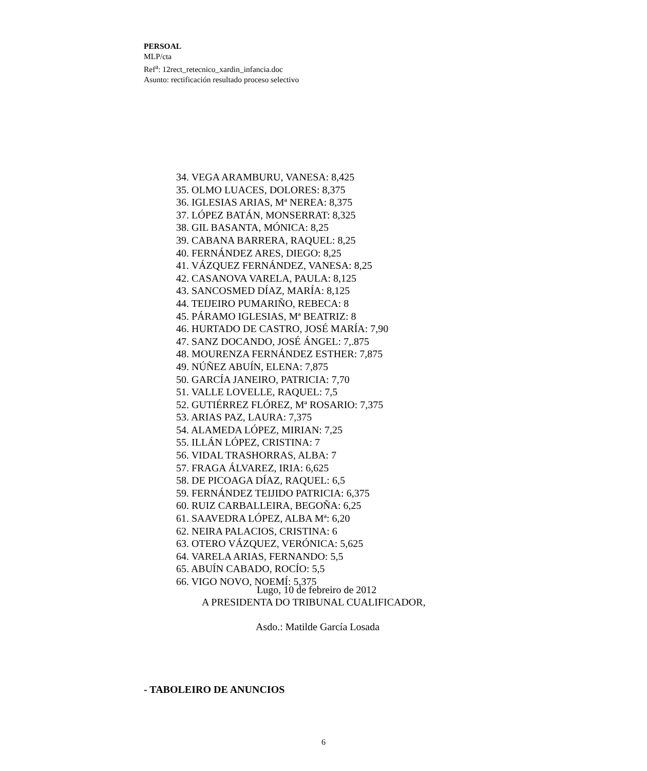PERSOAL
MLP/cta
Ref<sup>a</sup>: 12rect_retecnico_xardin_infancia.doc
Asunto: rectificación resultado proceso selectivo
34. VEGA ARAMBURU, VANESA: 8,425
35. OLMO LUACES, DOLORES: 8,375
36. IGLESIAS ARIAS, Mª NEREA: 8,375
37. LÓPEZ BATÁN, MONSERRAT: 8,325
38. GIL BASANTA, MÓNICA: 8,25
39. CABANA BARRERA, RAQUEL: 8,25
40. FERNÁNDEZ ARES, DIEGO: 8,25
41. VÁZQUEZ FERNÁNDEZ, VANESA: 8,25
42. CASANOVA VARELA, PAULA: 8,125
43. SANCOSMED DÍAZ, MARÍA: 8,125
44. TEIJEIRO PUMARIÑO, REBECA: 8
45. PÁRAMO IGLESIAS, Mª BEATRIZ: 8
46. HURTADO DE CASTRO, JOSÉ MARÍA: 7,90
47. SANZ DOCANDO, JOSÉ ÁNGEL: 7,.875
48. MOURENZA FERNÁNDEZ ESTHER: 7,875
49. NÚÑEZ ABUÍN, ELENA: 7,875
50. GARCÍA JANEIRO, PATRICIA: 7,70
51. VALLE LOVELLE, RAQUEL: 7,5
52. GUTIÉRREZ FLÓREZ, Mª ROSARIO: 7,375
53. ARIAS PAZ, LAURA: 7,375
54. ALAMEDA LÓPEZ, MIRIAN: 7,25
55. ILLÁN LÓPEZ, CRISTINA: 7
56. VIDAL TRASHORRAS, ALBA: 7
57. FRAGA ÁLVAREZ, IRIA: 6,625
58. DE PICOAGA DÍAZ, RAQUEL: 6,5
59. FERNÁNDEZ TEIJIDO PATRICIA: 6,375
60. RUIZ CARBALLEIRA, BEGOÑA: 6,25
61. SAAVEDRA LÓPEZ, ALBA Mª: 6,20
62. NEIRA PALACIOS, CRISTINA: 6
63. OTERO VÁZQUEZ, VERÓNICA: 5,625
64. VARELA ARIAS, FERNANDO: 5,5
65. ABUÍN CABADO, ROCÍO: 5,5
66. VIGO NOVO, NOEMÍ: 5,375
Lugo, 10 de febreiro de 2012
A PRESIDENTA DO TRIBUNAL CUALIFICADOR,
Asdo.: Matilde García Losada
- TABOLEIRO DE ANUNCIOS
6